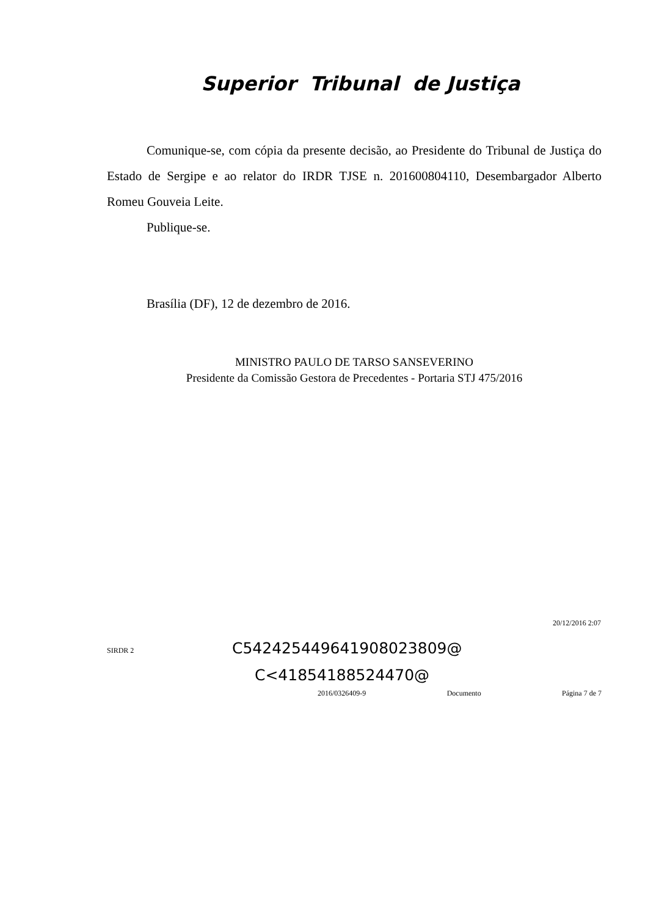Superior Tribunal de Justiça
Comunique-se, com cópia da presente decisão, ao Presidente do Tribunal de Justiça do Estado de Sergipe e ao relator do IRDR TJSE n. 201600804110, Desembargador Alberto Romeu Gouveia Leite.
Publique-se.
Brasília (DF), 12 de dezembro de 2016.
MINISTRO PAULO DE TARSO SANSEVERINO
Presidente da Comissão Gestora de Precedentes - Portaria STJ 475/2016
20/12/2016 2:07
SIRDR 2
C542425449641908023809@
C<41854188524470@
2016/0326409-9 Documento Página 7 de 7